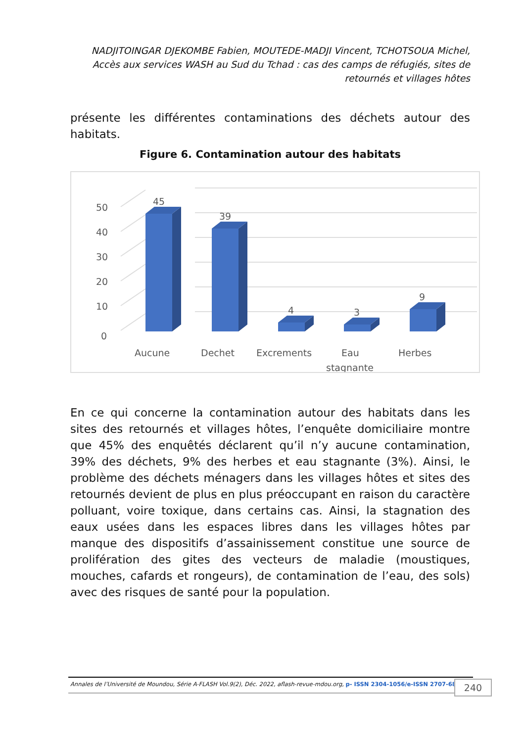NADJITOINGAR DJEKOMBE Fabien, MOUTEDE-MADJI Vincent, TCHOTSOUA Michel, Accès aux services WASH au Sud du Tchad : cas des camps de réfugiés, sites de retournés et villages hôtes
présente les différentes contaminations des déchets autour des habitats.
Figure 6. Contamination autour des habitats
50
40
30
20
10
0
45
39
4
3
9
Aucune
Dechet
Excrements
Eau
stagnante
Herbes
En ce qui concerne la contamination autour des habitats dans les sites des retournés et villages hôtes, l’enquête domiciliaire montre que 45% des enquêtés déclarent qu’il n’y aucune contamination, 39% des déchets, 9% des herbes et eau stagnante (3%). Ainsi, le problème des déchets ménagers dans les villages hôtes et sites des retournés devient de plus en plus préoccupant en raison du caractère polluant, voire toxique, dans certains cas. Ainsi, la stagnation des eaux usées dans les espaces libres dans les villages hôtes par manque des dispositifs d’assainissement constitue une source de prolifération des gites des vecteurs de maladie (moustiques, mouches, cafards et rongeurs), de contamination de l’eau, des sols) avec des risques de santé pour la population.
Annales de l’Université de Moundou, Série A-FLASH Vol.9(2), Déc. 2022, aflash-revue-mdou.org, p- ISSN 2304-1056/e-ISSN 2707-6830
240